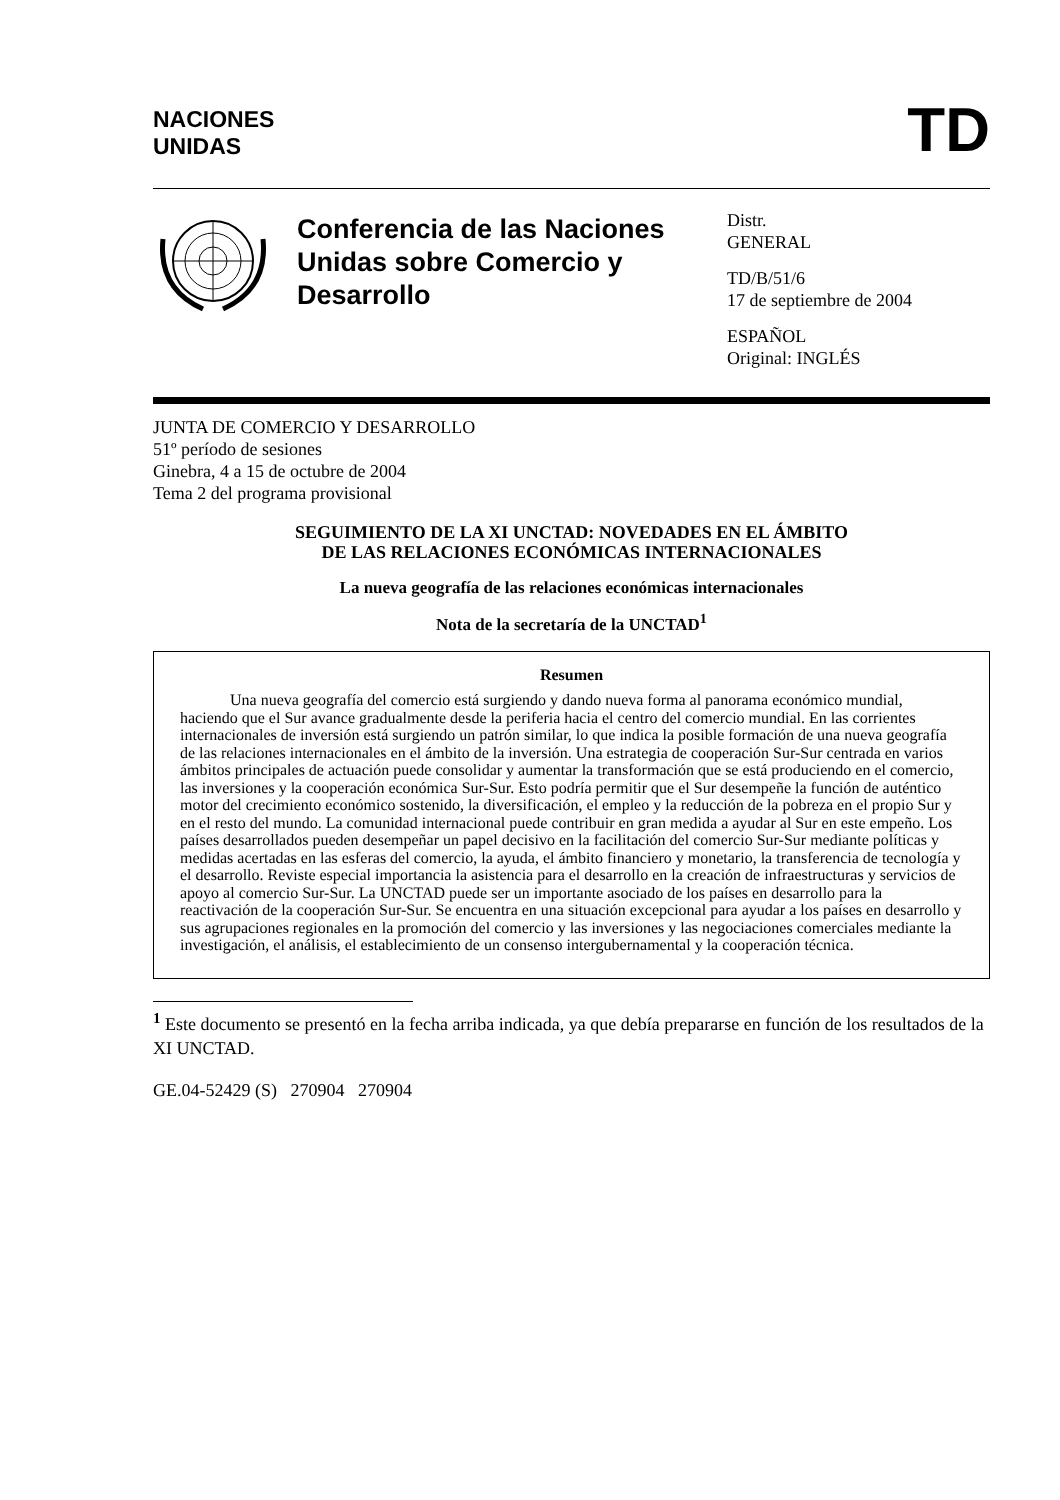NACIONES
UNIDAS
TD
Conferencia de las Naciones Unidas sobre Comercio y Desarrollo
Distr.
GENERAL
TD/B/51/6
17 de septiembre de 2004
ESPAÑOL
Original: INGLÉS
JUNTA DE COMERCIO Y DESARROLLO
51º período de sesiones
Ginebra, 4 a 15 de octubre de 2004
Tema 2 del programa provisional
SEGUIMIENTO DE LA XI UNCTAD: NOVEDADES EN EL ÁMBITO
DE LAS RELACIONES ECONÓMICAS INTERNACIONALES
La nueva geografía de las relaciones económicas internacionales
Nota de la secretaría de la UNCTAD<sup>1</sup>
Resumen
Una nueva geografía del comercio está surgiendo y dando nueva forma al panorama económico mundial, haciendo que el Sur avance gradualmente desde la periferia hacia el centro del comercio mundial. En las corrientes internacionales de inversión está surgiendo un patrón similar, lo que indica la posible formación de una nueva geografía de las relaciones internacionales en el ámbito de la inversión. Una estrategia de cooperación Sur-Sur centrada en varios ámbitos principales de actuación puede consolidar y aumentar la transformación que se está produciendo en el comercio, las inversiones y la cooperación económica Sur-Sur. Esto podría permitir que el Sur desempeñe la función de auténtico motor del crecimiento económico sostenido, la diversificación, el empleo y la reducción de la pobreza en el propio Sur y en el resto del mundo. La comunidad internacional puede contribuir en gran medida a ayudar al Sur en este empeño. Los países desarrollados pueden desempeñar un papel decisivo en la facilitación del comercio Sur-Sur mediante políticas y medidas acertadas en las esferas del comercio, la ayuda, el ámbito financiero y monetario, la transferencia de tecnología y el desarrollo. Reviste especial importancia la asistencia para el desarrollo en la creación de infraestructuras y servicios de apoyo al comercio Sur-Sur. La UNCTAD puede ser un importante asociado de los países en desarrollo para la reactivación de la cooperación Sur-Sur. Se encuentra en una situación excepcional para ayudar a los países en desarrollo y sus agrupaciones regionales en la promoción del comercio y las inversiones y las negociaciones comerciales mediante la investigación, el análisis, el establecimiento de un consenso intergubernamental y la cooperación técnica.
<sup>1</sup> Este documento se presentó en la fecha arriba indicada, ya que debía prepararse en función de los resultados de la XI UNCTAD.
GE.04-52429 (S) 270904 270904